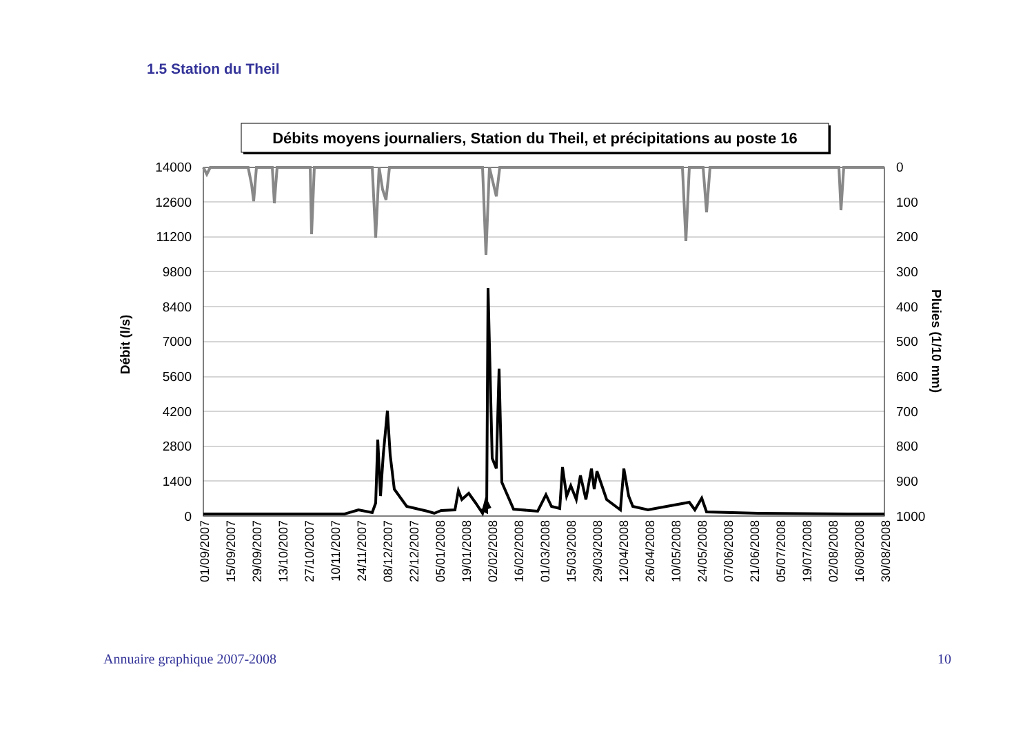1.5 Station du Theil
Débits moyens journaliers, Station du Theil, et précipitations au poste 16
14000
12600
11200
9800
8400
7000
5600
4200
2800
1400
0
0
100
200
300
400
500
600
700
800
900
1000
Débit (l/s)
Pluies (1/10 mm)
01/09/2007
15/09/2007
29/09/2007
13/10/2007
27/10/2007
10/11/2007
24/11/2007
08/12/2007
22/12/2007
05/01/2008
19/01/2008
02/02/2008
16/02/2008
01/03/2008
15/03/2008
29/03/2008
12/04/2008
26/04/2008
10/05/2008
24/05/2008
07/06/2008
21/06/2008
05/07/2008
19/07/2008
02/08/2008
16/08/2008
30/08/2008
Annuaire graphique 2007-2008 10